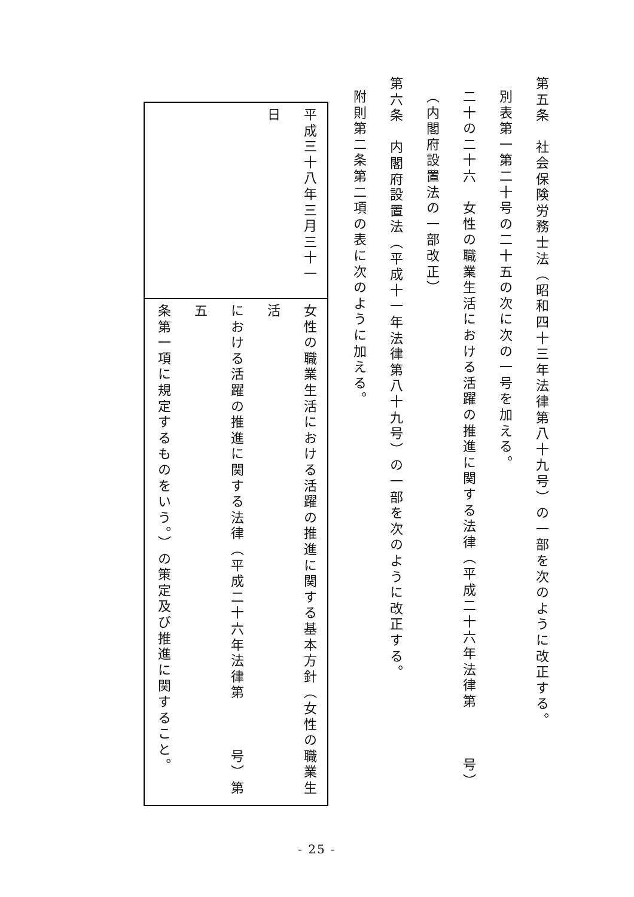第五条　社会保険労務士法（昭和四十三年法律第八十九号）の一部を次のように改正する。
別表第一第二十号の二十五の次に次の一号を加える。
二十の二十六　女性の職業生活における活躍の推進に関する法律（平成二十六年法律第　　　号）
（内閣府設置法の一部改正）
第六条　内閣府設置法（平成十一年法律第八十九号）の一部を次のように改正する。
附則第二条第二項の表に次のように加える。
| 平成三十八年三月三十一日 | 女性の職業生活における活躍の推進に関する基本方針（女性の職業生活 における活躍の推進に関する法律（平成二十六年法律第 号）第五 条第一項に規定するものをいう。）の策定及び推進に関すること。 |
- 25 -